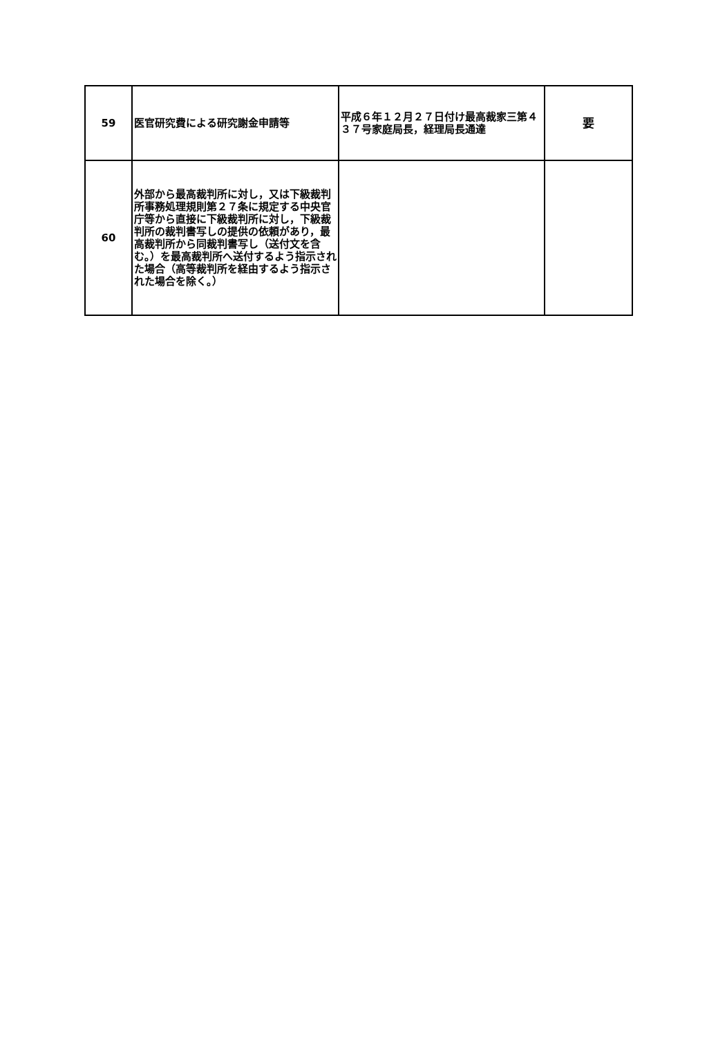| 59 | 医官研究費による研究謝金申請等 | 平成６年１２月２７日付け最高裁家三第４３７号家庭局長，経理局長通達 | 要 |
| 60 | 外部から最高裁判所に対し，又は下級裁判所事務処理規則第２７条に規定する中央官庁等から直接に下級裁判所に対し，下級裁判所の裁判書写しの提供の依頼があり，最高裁判所から同裁判書写し（送付文を含む。）を最高裁判所へ送付するよう指示された場合（高等裁判所を経由するよう指示された場合を除く。） | | |